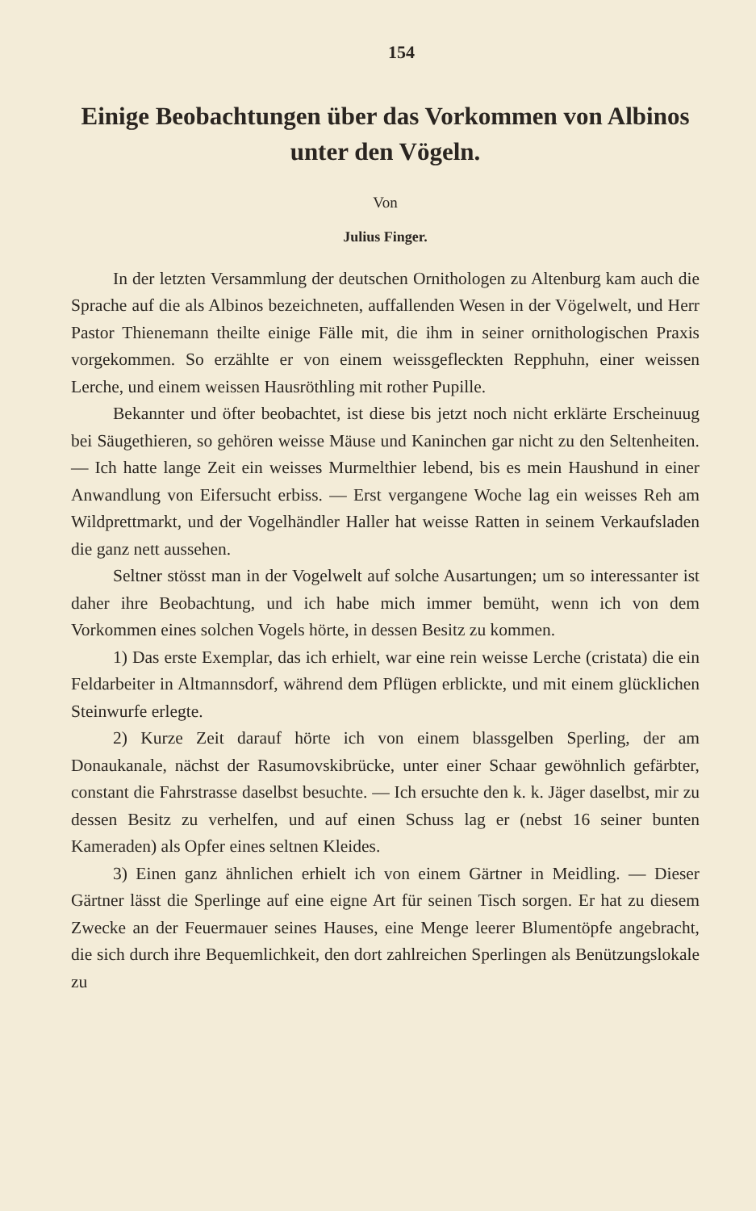154
Einige Beobachtungen über das Vorkommen von Albinos unter den Vögeln.
Von
Julius Finger.
In der letzten Versammlung der deutschen Ornithologen zu Altenburg kam auch die Sprache auf die als Albinos bezeichneten, auffallenden Wesen in der Vögelwelt, und Herr Pastor Thienemann theilte einige Fälle mit, die ihm in seiner ornithologischen Praxis vorgekommen. So erzählte er von einem weissgefleckten Repphuhn, einer weissen Lerche, und einem weissen Hausröthling mit rother Pupille.
Bekannter und öfter beobachtet, ist diese bis jetzt noch nicht erklärte Erscheinuug bei Säugethieren, so gehören weisse Mäuse und Kaninchen gar nicht zu den Seltenheiten. — Ich hatte lange Zeit ein weisses Murmelthier lebend, bis es mein Haushund in einer Anwandlung von Eifersucht erbiss. — Erst vergangene Woche lag ein weisses Reh am Wildprettmarkt, und der Vogelhändler Haller hat weisse Ratten in seinem Verkaufsladen die ganz nett aussehen.
Seltner stösst man in der Vogelwelt auf solche Ausartungen; um so interessanter ist daher ihre Beobachtung, und ich habe mich immer bemüht, wenn ich von dem Vorkommen eines solchen Vogels hörte, in dessen Besitz zu kommen.
1) Das erste Exemplar, das ich erhielt, war eine rein weisse Lerche (cristata) die ein Feldarbeiter in Altmannsdorf, während dem Pflügen erblickte, und mit einem glücklichen Steinwurfe erlegte.
2) Kurze Zeit darauf hörte ich von einem blassgelben Sperling, der am Donaukanale, nächst der Rasumovskibrücke, unter einer Schaar gewöhnlich gefärbter, constant die Fahrstrasse daselbst besuchte. — Ich ersuchte den k. k. Jäger daselbst, mir zu dessen Besitz zu verhelfen, und auf einen Schuss lag er (nebst 16 seiner bunten Kameraden) als Opfer eines seltnen Kleides.
3) Einen ganz ähnlichen erhielt ich von einem Gärtner in Meidling. — Dieser Gärtner lässt die Sperlinge auf eine eigne Art für seinen Tisch sorgen. Er hat zu diesem Zwecke an der Feuermauer seines Hauses, eine Menge leerer Blumentöpfe angebracht, die sich durch ihre Bequemlichkeit, den dort zahlreichen Sperlingen als Benützungslokale zu